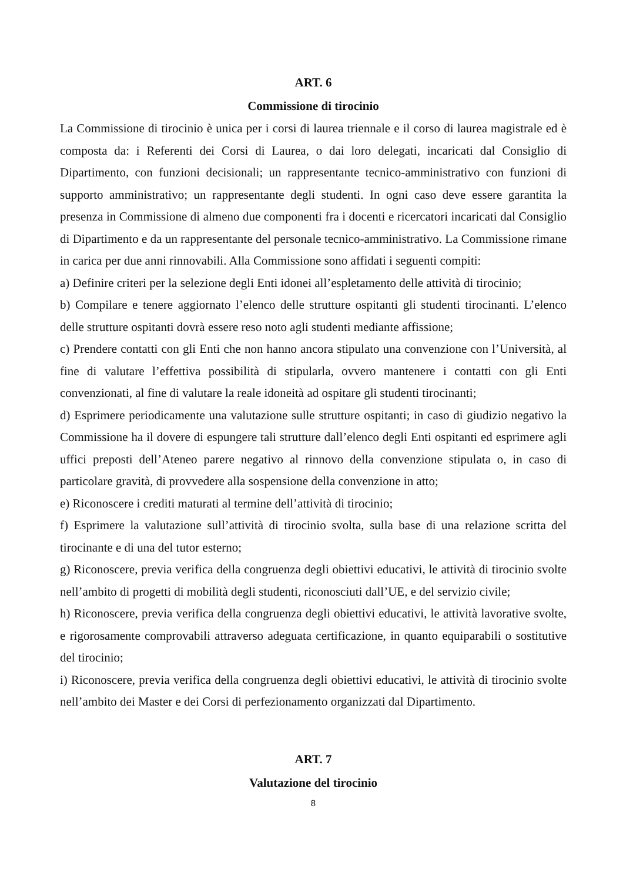ART. 6
Commissione di tirocinio
La Commissione di tirocinio è unica per i corsi di laurea triennale e il corso di laurea magistrale ed è composta da: i Referenti dei Corsi di Laurea, o dai loro delegati, incaricati dal Consiglio di Dipartimento, con funzioni decisionali; un rappresentante tecnico-amministrativo con funzioni di supporto amministrativo; un rappresentante degli studenti. In ogni caso deve essere garantita la presenza in Commissione di almeno due componenti fra i docenti e ricercatori incaricati dal Consiglio di Dipartimento e da un rappresentante del personale tecnico-amministrativo. La Commissione rimane in carica per due anni rinnovabili. Alla Commissione sono affidati i seguenti compiti:
a) Definire criteri per la selezione degli Enti idonei all’espletamento delle attività di tirocinio;
b) Compilare e tenere aggiornato l’elenco delle strutture ospitanti gli studenti tirocinanti. L’elenco delle strutture ospitanti dovrà essere reso noto agli studenti mediante affissione;
c) Prendere contatti con gli Enti che non hanno ancora stipulato una convenzione con l’Università, al fine di valutare l’effettiva possibilità di stipularla, ovvero mantenere i contatti con gli Enti convenzionati, al fine di valutare la reale idoneità ad ospitare gli studenti tirocinanti;
d) Esprimere periodicamente una valutazione sulle strutture ospitanti; in caso di giudizio negativo la Commissione ha il dovere di espungere tali strutture dall’elenco degli Enti ospitanti ed esprimere agli uffici preposti dell’Ateneo parere negativo al rinnovo della convenzione stipulata o, in caso di particolare gravità, di provvedere alla sospensione della convenzione in atto;
e) Riconoscere i crediti maturati al termine dell’attività di tirocinio;
f) Esprimere la valutazione sull’attività di tirocinio svolta, sulla base di una relazione scritta del tirocinante e di una del tutor esterno;
g) Riconoscere, previa verifica della congruenza degli obiettivi educativi, le attività di tirocinio svolte nell’ambito di progetti di mobilità degli studenti, riconosciuti dall’UE, e del servizio civile;
h) Riconoscere, previa verifica della congruenza degli obiettivi educativi, le attività lavorative svolte, e rigorosamente comprovabili attraverso adeguata certificazione, in quanto equiparabili o sostitutive del tirocinio;
i) Riconoscere, previa verifica della congruenza degli obiettivi educativi, le attività di tirocinio svolte nell’ambito dei Master e dei Corsi di perfezionamento organizzati dal Dipartimento.
ART. 7
Valutazione del tirocinio
8